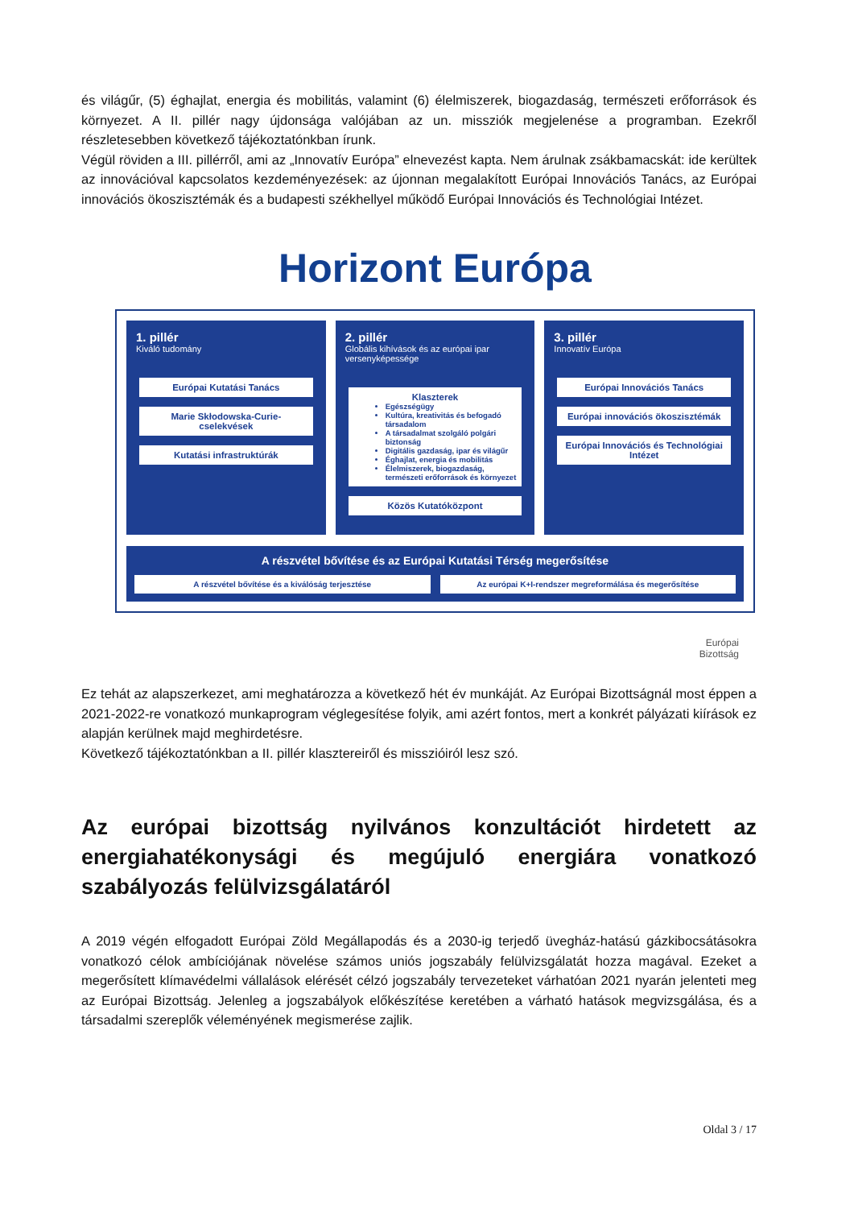és világűr, (5) éghajlat, energia és mobilitás, valamint (6) élelmiszerek, biogazdaság, természeti erőforrások és környezet. A II. pillér nagy újdonsága valójában az un. missziók megjelenése a programban. Ezekről részletesebben következő tájékoztatónkban írunk.
Végül röviden a III. pillérről, ami az „Innovatív Európa” elnevezést kapta. Nem árulnak zsákbamacskát: ide kerültek az innovációval kapcsolatos kezdeményezések: az újonnan megalakított Európai Innovációs Tanács, az Európai innovációs ökoszisztémák és a budapesti székhellyel működő Európai Innovációs és Technológiai Intézet.
Horizont Európa
1. pillér
Kiváló tudomány
Európai Kutatási Tanács
Marie Skłodowska-Curie-cselekvések
Kutatási infrastruktúrák
2. pillér
Globális kihívások és az európai ipar versenyképessége
Klaszterek
Egészségügy
Kultúra, kreativitás és befogadó társadalom
A társadalmat szolgáló polgári biztonság
Digitális gazdaság, ipar és világűr
Éghajlat, energia és mobilitás
Élelmiszerek, biogazdaság, természeti erőforrások és környezet
Közös Kutatóközpont
3. pillér
Innovatív Európa
Európai Innovációs Tanács
Európai innovációs ökoszisztémák
Európai Innovációs és Technológiai Intézet
A részvétel bővítése és az Európai Kutatási Térség megerősítése
A részvétel bővítése és a kiválóság terjesztése
Az európai K+I-rendszer megreformálása és megerősítése
Európai
Bizottság
Ez tehát az alapszerkezet, ami meghatározza a következő hét év munkáját. Az Európai Bizottságnál most éppen a 2021-2022-re vonatkozó munkaprogram véglegesítése folyik, ami azért fontos, mert a konkrét pályázati kiírások ez alapján kerülnek majd meghirdetésre.
Következő tájékoztatónkban a II. pillér klasztereiről és misszióiról lesz szó.
Az európai bizottság nyilvános konzultációt hirdetett az energiahatékonysági és megújuló energiára vonatkozó szabályozás felülvizsgálatáról
A 2019 végén elfogadott Európai Zöld Megállapodás és a 2030-ig terjedő üvegház-hatású gázkibocsátásokra vonatkozó célok ambíciójának növelése számos uniós jogszabály felülvizsgálatát hozza magával. Ezeket a megerősített klímavédelmi vállalások elérését célzó jogszabály tervezeteket várhatóan 2021 nyarán jelenteti meg az Európai Bizottság. Jelenleg a jogszabályok előkészítése keretében a várható hatások megvizsgálása, és a társadalmi szereplők véleményének megismerése zajlik.
Oldal 3 / 17